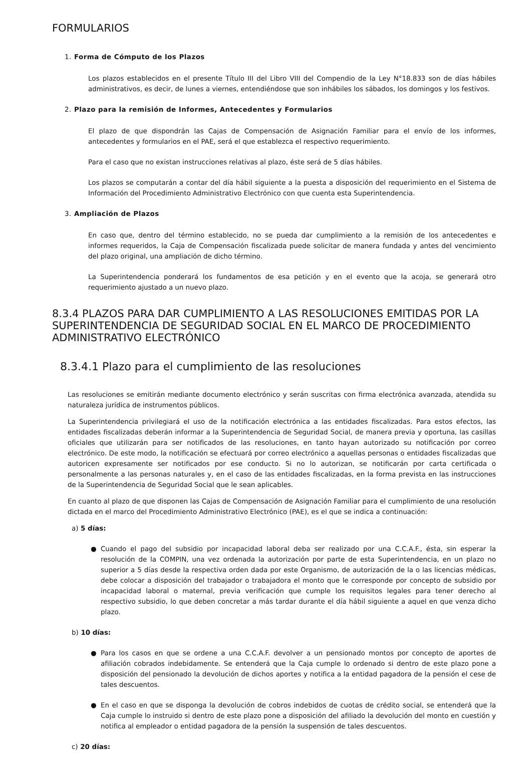FORMULARIOS
1. Forma de Cómputo de los Plazos
Los plazos establecidos en el presente Título III del Libro VIII del Compendio de la Ley N°18.833 son de días hábiles administrativos, es decir, de lunes a viernes, entendiéndose que son inhábiles los sábados, los domingos y los festivos.
2. Plazo para la remisión de Informes, Antecedentes y Formularios
El plazo de que dispondrán las Cajas de Compensación de Asignación Familiar para el envío de los informes, antecedentes y formularios en el PAE, será el que establezca el respectivo requerimiento.
Para el caso que no existan instrucciones relativas al plazo, éste será de 5 días hábiles.
Los plazos se computarán a contar del día hábil siguiente a la puesta a disposición del requerimiento en el Sistema de Información del Procedimiento Administrativo Electrónico con que cuenta esta Superintendencia.
3. Ampliación de Plazos
En caso que, dentro del término establecido, no se pueda dar cumplimiento a la remisión de los antecedentes e informes requeridos, la Caja de Compensación fiscalizada puede solicitar de manera fundada y antes del vencimiento del plazo original, una ampliación de dicho término.
La Superintendencia ponderará los fundamentos de esa petición y en el evento que la acoja, se generará otro requerimiento ajustado a un nuevo plazo.
8.3.4 PLAZOS PARA DAR CUMPLIMIENTO A LAS RESOLUCIONES EMITIDAS POR LA SUPERINTENDENCIA DE SEGURIDAD SOCIAL EN EL MARCO DE PROCEDIMIENTO ADMINISTRATIVO ELECTRÓNICO
8.3.4.1 Plazo para el cumplimiento de las resoluciones
Las resoluciones se emitirán mediante documento electrónico y serán suscritas con firma electrónica avanzada, atendida su naturaleza jurídica de instrumentos públicos.
La Superintendencia privilegiará el uso de la notificación electrónica a las entidades fiscalizadas. Para estos efectos, las entidades fiscalizadas deberán informar a la Superintendencia de Seguridad Social, de manera previa y oportuna, las casillas oficiales que utilizarán para ser notificados de las resoluciones, en tanto hayan autorizado su notificación por correo electrónico. De este modo, la notificación se efectuará por correo electrónico a aquellas personas o entidades fiscalizadas que autoricen expresamente ser notificados por ese conducto. Si no lo autorizan, se notificarán por carta certificada o personalmente a las personas naturales y, en el caso de las entidades fiscalizadas, en la forma prevista en las instrucciones de la Superintendencia de Seguridad Social que le sean aplicables.
En cuanto al plazo de que disponen las Cajas de Compensación de Asignación Familiar para el cumplimiento de una resolución dictada en el marco del Procedimiento Administrativo Electrónico (PAE), es el que se indica a continuación:
a) 5 días:
● Cuando el pago del subsidio por incapacidad laboral deba ser realizado por una C.C.A.F., ésta, sin esperar la resolución de la COMPIN, una vez ordenada la autorización por parte de esta Superintendencia, en un plazo no superior a 5 días desde la respectiva orden dada por este Organismo, de autorización de la o las licencias médicas, debe colocar a disposición del trabajador o trabajadora el monto que le corresponde por concepto de subsidio por incapacidad laboral o maternal, previa verificación que cumple los requisitos legales para tener derecho al respectivo subsidio, lo que deben concretar a más tardar durante el día hábil siguiente a aquel en que venza dicho plazo.
b) 10 días:
● Para los casos en que se ordene a una C.C.A.F. devolver a un pensionado montos por concepto de aportes de afiliación cobrados indebidamente. Se entenderá que la Caja cumple lo ordenado si dentro de este plazo pone a disposición del pensionado la devolución de dichos aportes y notifica a la entidad pagadora de la pensión el cese de tales descuentos.
● En el caso en que se disponga la devolución de cobros indebidos de cuotas de crédito social, se entenderá que la Caja cumple lo instruido si dentro de este plazo pone a disposición del afiliado la devolución del monto en cuestión y notifica al empleador o entidad pagadora de la pensión la suspensión de tales descuentos.
c) 20 días: